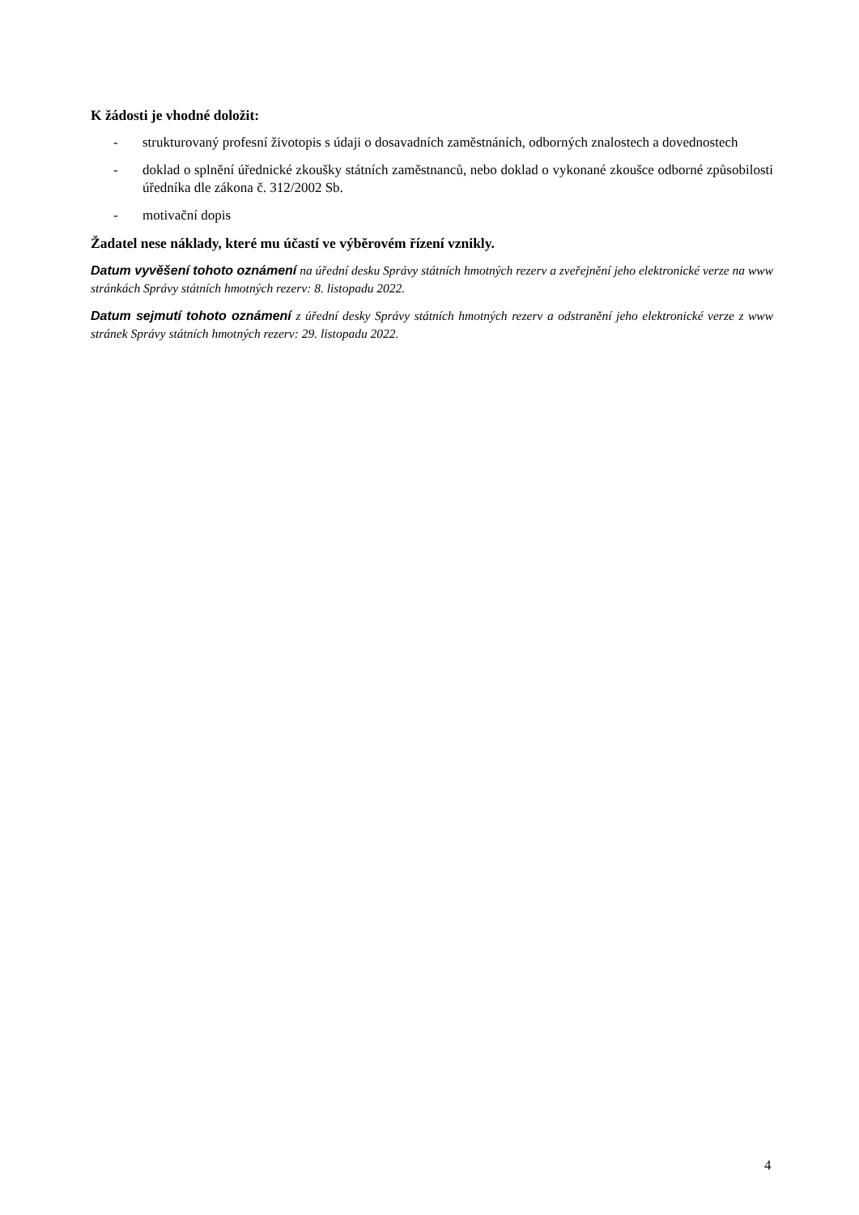K žádosti je vhodné doložit:
- strukturovaný profesní životopis s údaji o dosavadních zaměstnáních, odborných znalostech a dovednostech
- doklad o splnění úřednické zkoušky státních zaměstnanců, nebo doklad o vykonané zkoušce odborné způsobilosti úředníka dle zákona č. 312/2002 Sb.
- motivační dopis
Žadatel nese náklady, které mu účastí ve výběrovém řízení vznikly.
Datum vyvěšení tohoto oznámení na úřední desku Správy státních hmotných rezerv a zveřejnění jeho elektronické verze na www stránkách Správy státních hmotných rezerv: 8. listopadu 2022.
Datum sejmutí tohoto oznámení z úřední desky Správy státních hmotných rezerv a odstranění jeho elektronické verze z www stránek Správy státních hmotných rezerv: 29. listopadu 2022.
4